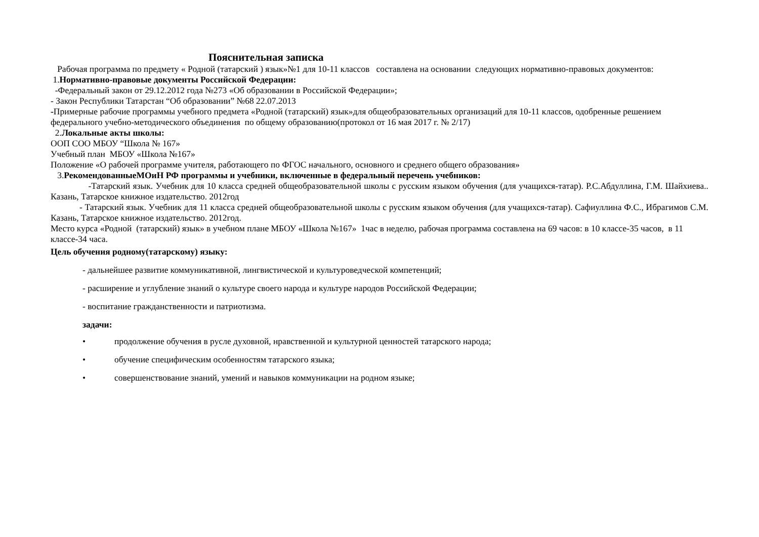Пояснительная записка
Рабочая программа по предмету « Родной (татарский ) язык»№1 для 10-11 классов составлена на основании следующих нормативно-правовых документов:
1.Нормативно-правовые документы Российской Федерации:
-Федеральный закон от 29.12.2012 года №273 «Об образовании в Российской Федерации»;
- Закон Республики Татарстан “Об образовании” №68 22.07.2013
-Примерные рабочие программы учебного предмета «Родной (татарский) язык»для общеобразовательных организаций для 10-11 классов, одобренные решением федерального учебно-методического объединения по общему образованию(протокол от 16 мая 2017 г. № 2/17)
2.Локальные акты школы:
ООП СОО МБОУ “Школа № 167»
Учебный план МБОУ «Школа №167»
Положение «О рабочей программе учителя, работающего по ФГОС начального, основного и среднего общего образования»
3.РекомендованныеМОиН РФ программы и учебники, включенные в федеральный перечень учебников:
-Татарский язык. Учебник для 10 класса средней общеобразовательной школы с русским языком обучения (для учащихся-татар). Р.С.Абдуллина, Г.М. Шайхиева.. Казань, Татарское книжное издательство. 2012год
- Татарский язык. Учебник для 11 класса средней общеобразовательной школы с русским языком обучения (для учащихся-татар). Сафиуллина Ф.С., Ибрагимов С.М. Казань, Татарское книжное издательство. 2012год.
Место курса «Родной (татарский) язык» в учебном плане МБОУ «Школа №167» 1час в неделю, рабочая программа составлена на 69 часов: в 10 классе-35 часов, в 11 классе-34 часа.
Цель обучения родному(татарскому) языку:
- дальнейшее развитие коммуникативной, лингвистической и культуроведческой компетенций;
- расширение и углубление знаний о культуре своего народа и культуре народов Российской Федерации;
- воспитание гражданственности и патриотизма.
задачи:
• продолжение обучения в русле духовной, нравственной и культурной ценностей татарского народа;
• обучение специфическим особенностям татарского языка;
• совершенствование знаний, умений и навыков коммуникации на родном языке;